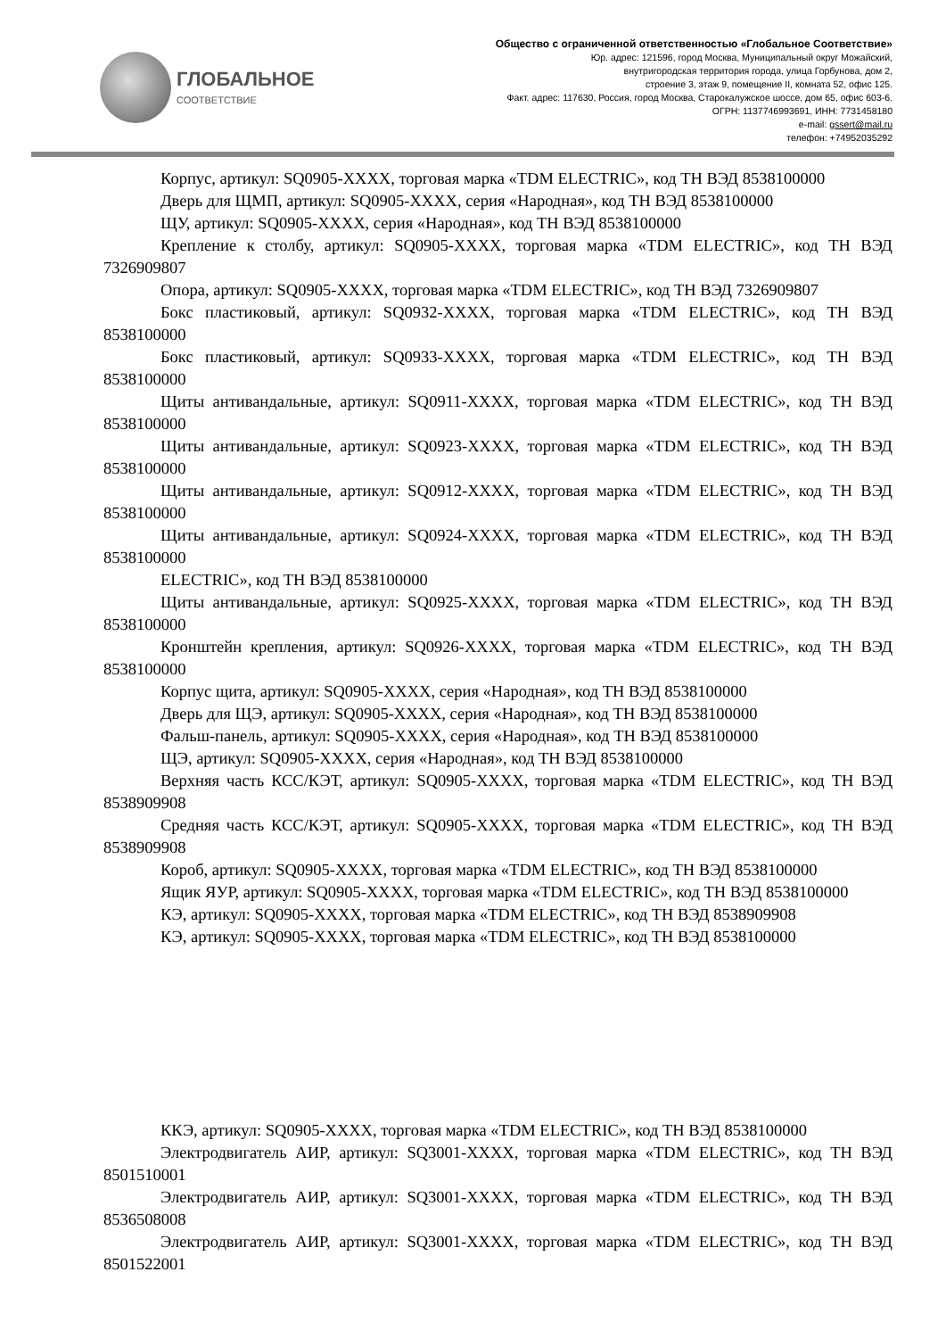ГЛОБАЛЬНОЕ
СООТВЕТСТВИЕ
Общество с ограниченной ответственностью «Глобальное Соответствие»
Юр. адрес: 121596, город Москва, Муниципальный округ Можайский,
внутригородская территория города, улица Горбунова, дом 2,
строение 3, этаж 9, помещение II, комната 52, офис 125.
Факт. адрес: 117630, Россия, город Москва, Старокалужское шоссе, дом 65, офис 603-6.
ОГРН: 1137746993691, ИНН: 7731458180
e-mail: gssert@mail.ru
телефон: +74952035292
Корпус, артикул: SQ0905-XXXX, торговая марка «TDM ELECTRIC», код ТН ВЭД 8538100000
Дверь для ЩМП, артикул: SQ0905-XXXX, серия «Народная», код ТН ВЭД 8538100000
ЩУ, артикул: SQ0905-XXXX, серия «Народная», код ТН ВЭД 8538100000
Крепление к столбу, артикул: SQ0905-XXXX, торговая марка «TDM ELECTRIC», код ТН ВЭД 7326909807
Опора, артикул: SQ0905-XXXX, торговая марка «TDM ELECTRIC», код ТН ВЭД 7326909807
Бокс пластиковый, артикул: SQ0932-XXXX, торговая марка «TDM ELECTRIC», код ТН ВЭД 8538100000
Бокс пластиковый, артикул: SQ0933-XXXX, торговая марка «TDM ELECTRIC», код ТН ВЭД 8538100000
Щиты антивандальные, артикул: SQ0911-XXXX, торговая марка «TDM ELECTRIC», код ТН ВЭД 8538100000
Щиты антивандальные, артикул: SQ0923-XXXX, торговая марка «TDM ELECTRIC», код ТН ВЭД 8538100000
Щиты антивандальные, артикул: SQ0912-XXXX, торговая марка «TDM ELECTRIC», код ТН ВЭД 8538100000
Щиты антивандальные, артикул: SQ0924-XXXX, торговая марка «TDM ELECTRIC», код ТН ВЭД 8538100000
ELECTRIC», код ТН ВЭД 8538100000
Щиты антивандальные, артикул: SQ0925-XXXX, торговая марка «TDM ELECTRIC», код ТН ВЭД 8538100000
Кронштейн крепления, артикул: SQ0926-XXXX, торговая марка «TDM ELECTRIC», код ТН ВЭД 8538100000
Корпус щита, артикул: SQ0905-XXXX, серия «Народная», код ТН ВЭД 8538100000
Дверь для ЩЭ, артикул: SQ0905-XXXX, серия «Народная», код ТН ВЭД 8538100000
Фальш-панель, артикул: SQ0905-XXXX, серия «Народная», код ТН ВЭД 8538100000
ЩЭ, артикул: SQ0905-XXXX, серия «Народная», код ТН ВЭД 8538100000
Верхняя часть КСС/КЭТ, артикул: SQ0905-XXXX, торговая марка «TDM ELECTRIC», код ТН ВЭД 8538909908
Средняя часть КСС/КЭТ, артикул: SQ0905-XXXX, торговая марка «TDM ELECTRIC», код ТН ВЭД 8538909908
Короб, артикул: SQ0905-XXXX, торговая марка «TDM ELECTRIC», код ТН ВЭД 8538100000
Ящик ЯУР, артикул: SQ0905-XXXX, торговая марка «TDM ELECTRIC», код ТН ВЭД 8538100000
КЭ, артикул: SQ0905-XXXX, торговая марка «TDM ELECTRIC», код ТН ВЭД 8538909908
КЭ, артикул: SQ0905-XXXX, торговая марка «TDM ELECTRIC», код ТН ВЭД 8538100000
ККЭ, артикул: SQ0905-XXXX, торговая марка «TDM ELECTRIC», код ТН ВЭД 8538100000
Электродвигатель АИР, артикул: SQ3001-XXXX, торговая марка «TDM ELECTRIC», код ТН ВЭД 8501510001
Электродвигатель АИР, артикул: SQ3001-XXXX, торговая марка «TDM ELECTRIC», код ТН ВЭД 8536508008
Электродвигатель АИР, артикул: SQ3001-XXXX, торговая марка «TDM ELECTRIC», код ТН ВЭД 8501522001